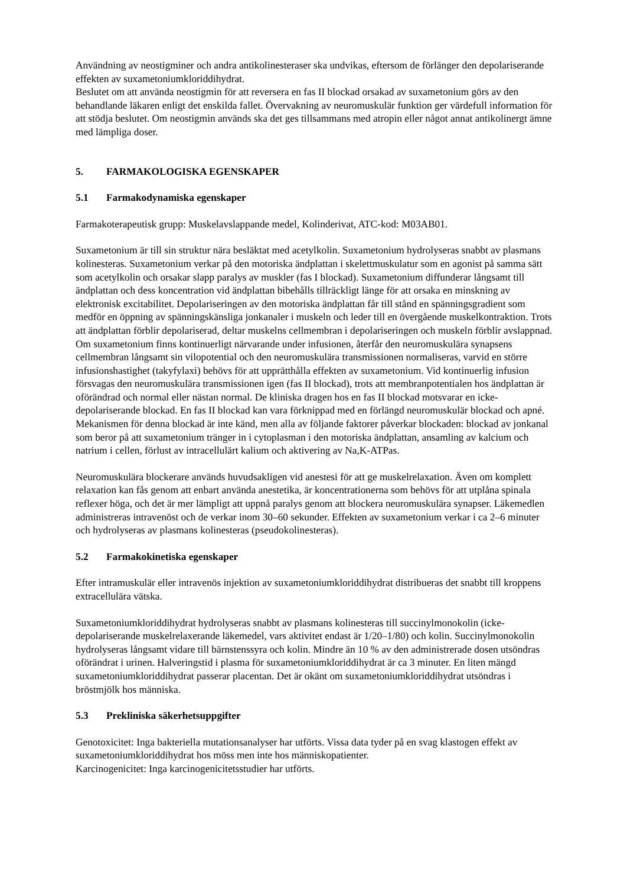Användning av neostigminer och andra antikolinesteraser ska undvikas, eftersom de förlänger den depolariserande effekten av suxametoniumkloriddihydrat.
Beslutet om att använda neostigmin för att reversera en fas II blockad orsakad av suxametonium görs av den behandlande läkaren enligt det enskilda fallet. Övervakning av neuromuskulär funktion ger värdefull information för att stödja beslutet. Om neostigmin används ska det ges tillsammans med atropin eller något annat antikolinergt ämne med lämpliga doser.
5. FARMAKOLOGISKA EGENSKAPER
5.1 Farmakodynamiska egenskaper
Farmakoterapeutisk grupp: Muskelavslappande medel, Kolinderivat, ATC-kod: M03AB01.
Suxametonium är till sin struktur nära besläktat med acetylkolin. Suxametonium hydrolyseras snabbt av plasmans kolinesteras. Suxametonium verkar på den motoriska ändplattan i skelettmuskulatur som en agonist på samma sätt som acetylkolin och orsakar slapp paralys av muskler (fas I blockad). Suxametonium diffunderar långsamt till ändplattan och dess koncentration vid ändplattan bibehålls tillräckligt länge för att orsaka en minskning av elektronisk excitabilitet. Depolariseringen av den motoriska ändplattan får till stånd en spänningsgradient som medför en öppning av spänningskänsliga jonkanaler i muskeln och leder till en övergående muskelkontraktion. Trots att ändplattan förblir depolariserad, deltar muskelns cellmembran i depolariseringen och muskeln förblir avslappnad. Om suxametonium finns kontinuerligt närvarande under infusionen, återfår den neuromuskulära synapsens cellmembran långsamt sin vilopotential och den neuromuskulära transmissionen normaliseras, varvid en större infusionshastighet (takyfylaxi) behövs för att upprätthålla effekten av suxametonium. Vid kontinuerlig infusion försvagas den neuromuskulära transmissionen igen (fas II blockad), trots att membranpotentialen hos ändplattan är oförändrad och normal eller nästan normal. De kliniska dragen hos en fas II blockad motsvarar en icke-depolariserande blockad. En fas II blockad kan vara förknippad med en förlängd neuromuskulär blockad och apné. Mekanismen för denna blockad är inte känd, men alla av följande faktorer påverkar blockaden: blockad av jonkanal som beror på att suxametonium tränger in i cytoplasman i den motoriska ändplattan, ansamling av kalcium och natrium i cellen, förlust av intracellulärt kalium och aktivering av Na,K-ATPas.
Neuromuskulära blockerare används huvudsakligen vid anestesi för att ge muskelrelaxation. Även om komplett relaxation kan fås genom att enbart använda anestetika, är koncentrationerna som behövs för att utplåna spinala reflexer höga, och det är mer lämpligt att uppnå paralys genom att blockera neuromuskulära synapser. Läkemedlen administreras intravenöst och de verkar inom 30–60 sekunder. Effekten av suxametonium verkar i ca 2–6 minuter och hydrolyseras av plasmans kolinesteras (pseudokolinesteras).
5.2 Farmakokinetiska egenskaper
Efter intramuskulär eller intravenös injektion av suxametoniumkloriddihydrat distribueras det snabbt till kroppens extracellulära vätska.
Suxametoniumkloriddihydrat hydrolyseras snabbt av plasmans kolinesteras till succinylmonokolin (icke-depolariserande muskelrelaxerande läkemedel, vars aktivitet endast är 1/20–1/80) och kolin. Succinylmonokolin hydrolyseras långsamt vidare till bärnstenssyra och kolin. Mindre än 10 % av den administrerade dosen utsöndras oförändrat i urinen. Halveringstid i plasma för suxametoniumkloriddihydrat är ca 3 minuter. En liten mängd suxametoniumkloriddihydrat passerar placentan. Det är okänt om suxametoniumkloriddihydrat utsöndras i bröstmjölk hos människa.
5.3 Prekliniska säkerhetsuppgifter
Genotoxicitet: Inga bakteriella mutationsanalyser har utförts. Vissa data tyder på en svag klastogen effekt av suxametoniumkloriddihydrat hos möss men inte hos människopatienter.
Karcinogenicitet: Inga karcinogenicitetsstudier har utförts.